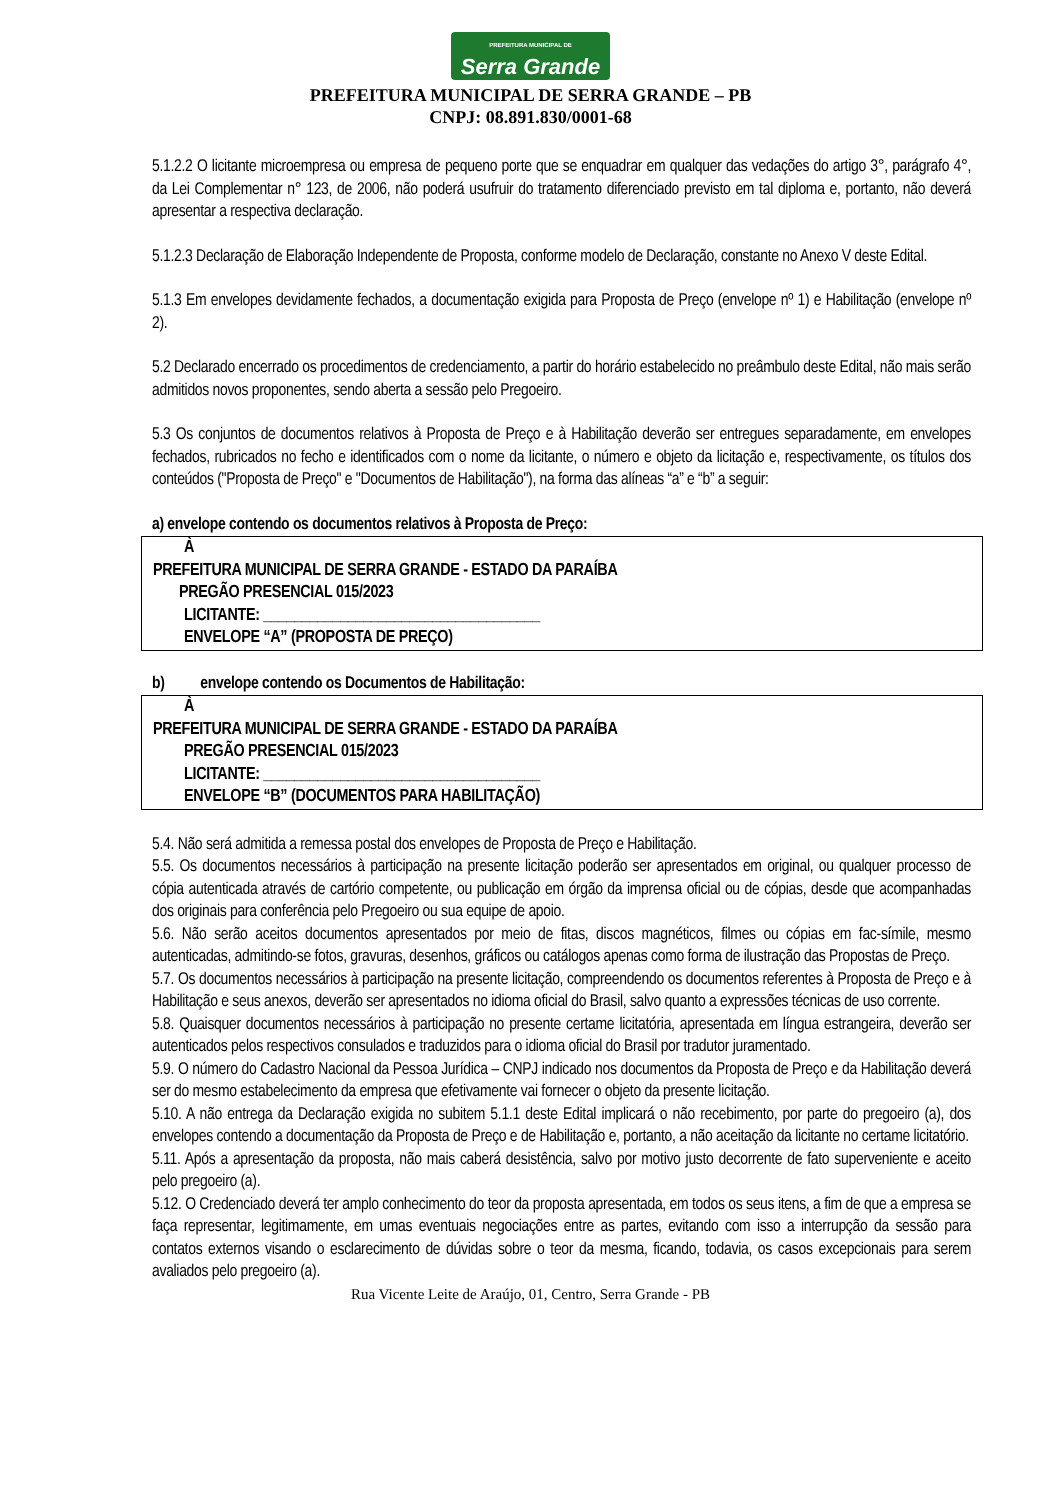PREFEITURA MUNICIPAL DE Serra Grande
PREFEITURA MUNICIPAL DE SERRA GRANDE – PB
CNPJ: 08.891.830/0001-68
5.1.2.2 O licitante microempresa ou empresa de pequeno porte que se enquadrar em qualquer das vedações do artigo 3°, parágrafo 4°, da Lei Complementar n° 123, de 2006, não poderá usufruir do tratamento diferenciado previsto em tal diploma e, portanto, não deverá apresentar a respectiva declaração.
5.1.2.3 Declaração de Elaboração Independente de Proposta, conforme modelo de Declaração, constante no Anexo V deste Edital.
5.1.3 Em envelopes devidamente fechados, a documentação exigida para Proposta de Preço (envelope nº 1) e Habilitação (envelope nº 2).
5.2 Declarado encerrado os procedimentos de credenciamento, a partir do horário estabelecido no preâmbulo deste Edital, não mais serão admitidos novos proponentes, sendo aberta a sessão pelo Pregoeiro.
5.3 Os conjuntos de documentos relativos à Proposta de Preço e à Habilitação deverão ser entregues separadamente, em envelopes fechados, rubricados no fecho e identificados com o nome da licitante, o número e objeto da licitação e, respectivamente, os títulos dos conteúdos ("Proposta de Preço" e "Documentos de Habilitação"), na forma das alíneas “a” e “b” a seguir:
a) envelope contendo os documentos relativos à Proposta de Preço:
À
PREFEITURA MUNICIPAL DE SERRA GRANDE - ESTADO DA PARAÍBA
PREGÃO PRESENCIAL 015/2023
LICITANTE: ____________________________________
ENVELOPE “A” (PROPOSTA DE PREÇO)
b) envelope contendo os Documentos de Habilitação:
À
PREFEITURA MUNICIPAL DE SERRA GRANDE - ESTADO DA PARAÍBA
PREGÃO PRESENCIAL 015/2023
LICITANTE: ____________________________________
ENVELOPE “B” (DOCUMENTOS PARA HABILITAÇÃO)
5.4. Não será admitida a remessa postal dos envelopes de Proposta de Preço e Habilitação.
5.5. Os documentos necessários à participação na presente licitação poderão ser apresentados em original, ou qualquer processo de cópia autenticada através de cartório competente, ou publicação em órgão da imprensa oficial ou de cópias, desde que acompanhadas dos originais para conferência pelo Pregoeiro ou sua equipe de apoio.
5.6. Não serão aceitos documentos apresentados por meio de fitas, discos magnéticos, filmes ou cópias em fac-símile, mesmo autenticadas, admitindo-se fotos, gravuras, desenhos, gráficos ou catálogos apenas como forma de ilustração das Propostas de Preço.
5.7. Os documentos necessários à participação na presente licitação, compreendendo os documentos referentes à Proposta de Preço e à Habilitação e seus anexos, deverão ser apresentados no idioma oficial do Brasil, salvo quanto a expressões técnicas de uso corrente.
5.8. Quaisquer documentos necessários à participação no presente certame licitatória, apresentada em língua estrangeira, deverão ser autenticados pelos respectivos consulados e traduzidos para o idioma oficial do Brasil por tradutor juramentado.
5.9. O número do Cadastro Nacional da Pessoa Jurídica – CNPJ indicado nos documentos da Proposta de Preço e da Habilitação deverá ser do mesmo estabelecimento da empresa que efetivamente vai fornecer o objeto da presente licitação.
5.10. A não entrega da Declaração exigida no subitem 5.1.1 deste Edital implicará o não recebimento, por parte do pregoeiro (a), dos envelopes contendo a documentação da Proposta de Preço e de Habilitação e, portanto, a não aceitação da licitante no certame licitatório.
5.11. Após a apresentação da proposta, não mais caberá desistência, salvo por motivo justo decorrente de fato superveniente e aceito pelo pregoeiro (a).
5.12. O Credenciado deverá ter amplo conhecimento do teor da proposta apresentada, em todos os seus itens, a fim de que a empresa se faça representar, legitimamente, em umas eventuais negociações entre as partes, evitando com isso a interrupção da sessão para contatos externos visando o esclarecimento de dúvidas sobre o teor da mesma, ficando, todavia, os casos excepcionais para serem avaliados pelo pregoeiro (a).
Rua Vicente Leite de Araújo, 01, Centro, Serra Grande - PB